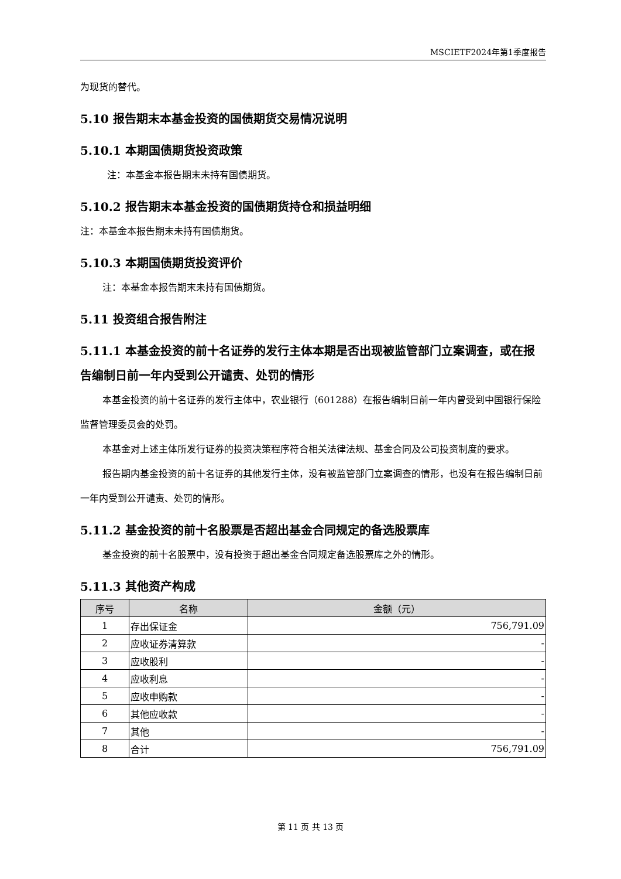MSCIETF2024年第1季度报告
为现货的替代。
5.10 报告期末本基金投资的国债期货交易情况说明
5.10.1 本期国债期货投资政策
注：本基金本报告期末未持有国债期货。
5.10.2 报告期末本基金投资的国债期货持仓和损益明细
注：本基金本报告期末未持有国债期货。
5.10.3 本期国债期货投资评价
注：本基金本报告期末未持有国债期货。
5.11 投资组合报告附注
5.11.1 本基金投资的前十名证券的发行主体本期是否出现被监管部门立案调查，或在报告编制日前一年内受到公开谴责、处罚的情形
本基金投资的前十名证券的发行主体中，农业银行（601288）在报告编制日前一年内曾受到中国银行保险监督管理委员会的处罚。
本基金对上述主体所发行证券的投资决策程序符合相关法律法规、基金合同及公司投资制度的要求。
报告期内基金投资的前十名证券的其他发行主体，没有被监管部门立案调查的情形，也没有在报告编制日前一年内受到公开谴责、处罚的情形。
5.11.2 基金投资的前十名股票是否超出基金合同规定的备选股票库
基金投资的前十名股票中，没有投资于超出基金合同规定备选股票库之外的情形。
5.11.3 其他资产构成
| 序号 | 名称 | 金额（元） |
| --- | --- | --- |
| 1 | 存出保证金 | 756,791.09 |
| 2 | 应收证券清算款 | - |
| 3 | 应收股利 | - |
| 4 | 应收利息 | - |
| 5 | 应收申购款 | - |
| 6 | 其他应收款 | - |
| 7 | 其他 | - |
| 8 | 合计 | 756,791.09 |
第 11 页 共 13 页